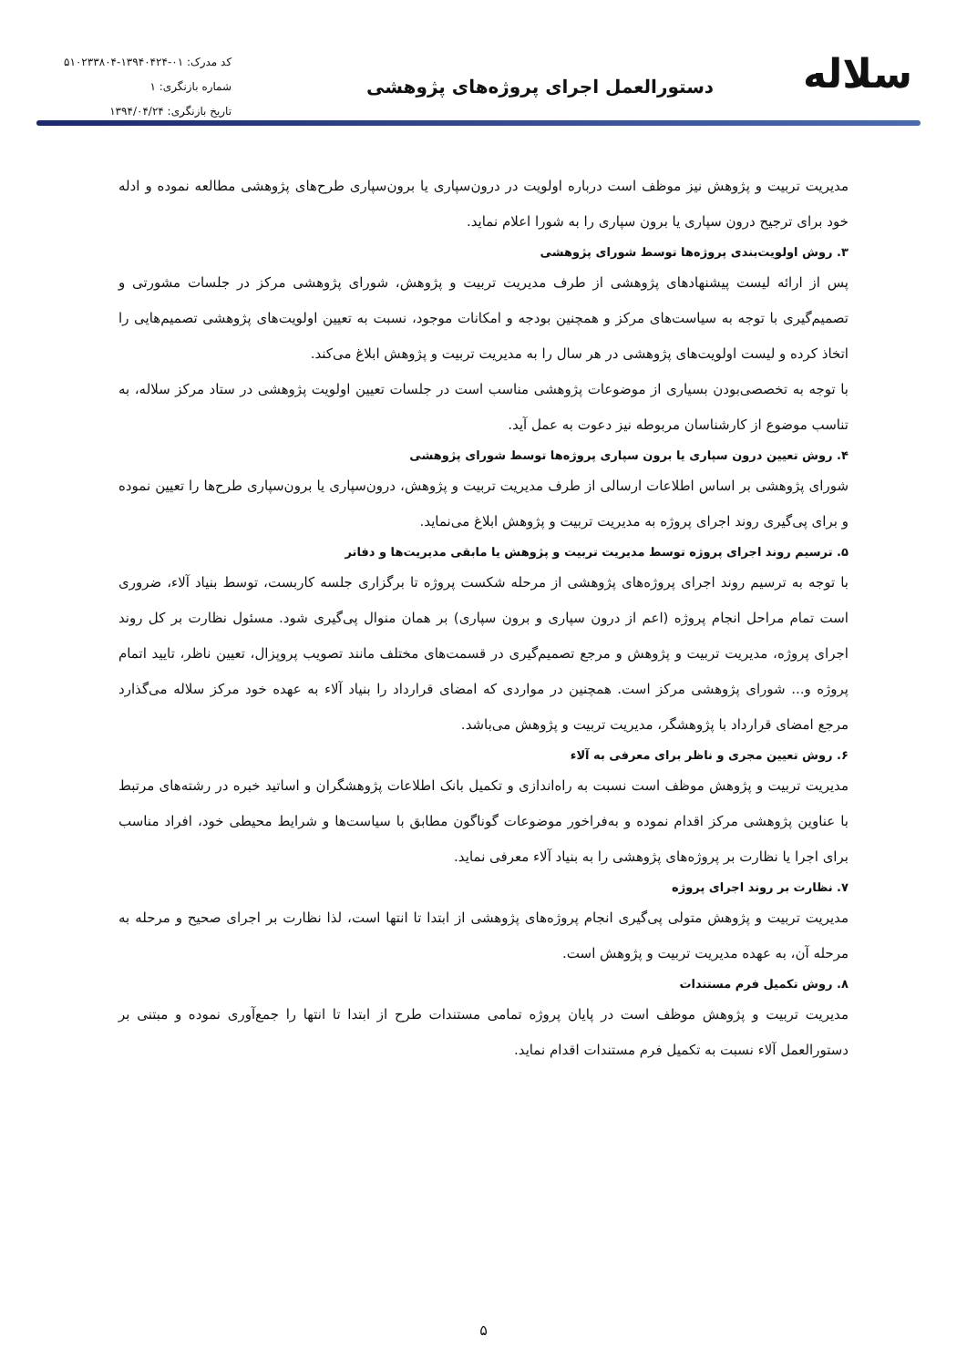سلاله
دستورالعمل اجرای پروژه‌های پژوهشی
کد مدرک: ۰۱-۱۳۹۴۰۴۲۴-۵۱۰۲۳۳۸۰۴
شماره بازنگری: ۱
تاریخ بازنگری: ۱۳۹۴/۰۴/۲۴
مدیریت تربیت و پژوهش نیز موظف است درباره اولویت در درون‌سپاری یا برون‌سپاری طرح‌های پژوهشی مطالعه نموده و ادله خود برای ترجیح درون سپاری یا برون سپاری را به شورا اعلام نماید.
۳. روش اولویت‌بندی پروژه‌ها توسط شورای پژوهشی
پس از ارائه لیست پیشنهادهای پژوهشی از طرف مدیریت تربیت و پژوهش، شورای پژوهشی مرکز در جلسات مشورتی و تصمیم‌گیری با توجه به سیاست‌های مرکز و همچنین بودجه و امکانات موجود، نسبت به تعیین اولویت‌های پژوهشی تصمیم‌هایی را اتخاذ کرده و لیست اولویت‌های پژوهشی در هر سال را به مدیریت تربیت و پژوهش ابلاغ می‌کند.
با توجه به تخصصی‌بودن بسیاری از موضوعات پژوهشی مناسب است در جلسات تعیین اولویت پژوهشی در ستاد مرکز سلاله، به تناسب موضوع از کارشناسان مربوطه نیز دعوت به عمل آید.
۴. روش تعیین درون سپاری یا برون سپاری پروژه‌ها توسط شورای پژوهشی
شورای پژوهشی بر اساس اطلاعات ارسالی از طرف مدیریت تربیت و پژوهش، درون‌سپاری یا برون‌سپاری طرح‌ها را تعیین نموده و برای پی‌گیری روند اجرای پروژه به مدیریت تربیت و پژوهش ابلاغ می‌نماید.
۵. ترسیم روند اجرای پروژه توسط مدیریت تربیت و پژوهش یا مابقی مدیریت‌ها و دفاتر
با توجه به ترسیم روند اجرای پروژه‌های پژوهشی از مرحله شکست پروژه تا برگزاری جلسه کاربست، توسط بنیاد آلاء، ضروری است تمام مراحل انجام پروژه (اعم از درون سپاری و برون سپاری) بر همان منوال پی‌گیری شود. مسئول نظارت بر کل روند اجرای پروژه، مدیریت تربیت و پژوهش و مرجع تصمیم‌گیری در قسمت‌های مختلف مانند تصویب پروپزال، تعیین ناظر، تایید اتمام پروژه و... شورای پژوهشی مرکز است. همچنین در مواردی که امضای قرارداد را بنیاد آلاء به عهده خود مرکز سلاله می‌گذارد مرجع امضای قرارداد با پژوهشگر، مدیریت تربیت و پژوهش می‌باشد.
۶. روش تعیین مجری و ناظر برای معرفی به آلاء
مدیریت تربیت و پژوهش موظف است نسبت به راه‌اندازی و تکمیل بانک اطلاعات پژوهشگران و اساتید خبره در رشته‌های مرتبط با عناوین پژوهشی مرکز اقدام نموده و به‌فراخور موضوعات گوناگون مطابق با سیاست‌ها و شرایط محیطی خود، افراد مناسب برای اجرا یا نظارت بر پروژه‌های پژوهشی را به بنیاد آلاء معرفی نماید.
۷. نظارت بر روند اجرای پروژه
مدیریت تربیت و پژوهش متولی پی‌گیری انجام پروژه‌های پژوهشی از ابتدا تا انتها است، لذا نظارت بر اجرای صحیح و مرحله به مرحله آن، به عهده مدیریت تربیت و پژوهش است.
۸. روش تکمیل فرم مستندات
مدیریت تربیت و پژوهش موظف است در پایان پروژه تمامی مستندات طرح از ابتدا تا انتها را جمع‌آوری نموده و مبتنی بر دستورالعمل آلاء نسبت به تکمیل فرم مستندات اقدام نماید.
۵